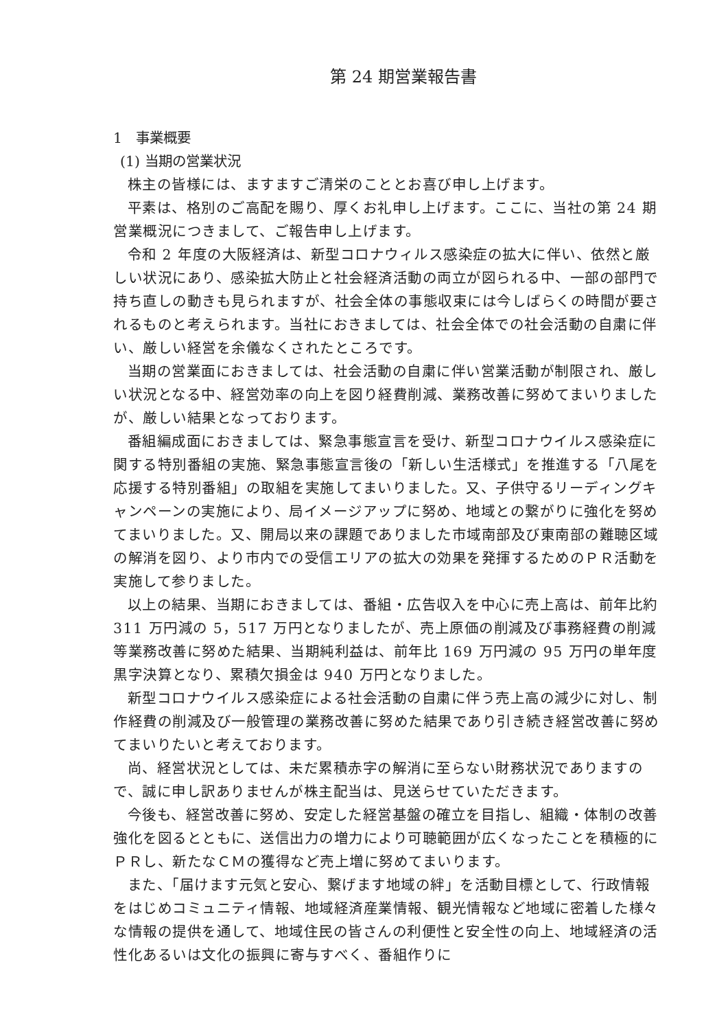第 24 期営業報告書
1　事業概要
(1) 当期の営業状況
株主の皆様には、ますますご清栄のこととお喜び申し上げます。
平素は、格別のご高配を賜り、厚くお礼申し上げます。ここに、当社の第 24 期営業概況につきまして、ご報告申し上げます。
令和 2 年度の大阪経済は、新型コロナウィルス感染症の拡大に伴い、依然と厳しい状況にあり、感染拡大防止と社会経済活動の両立が図られる中、一部の部門で持ち直しの動きも見られますが、社会全体の事態収束には今しばらくの時間が要されるものと考えられます。当社におきましては、社会全体での社会活動の自粛に伴い、厳しい経営を余儀なくされたところです。
当期の営業面におきましては、社会活動の自粛に伴い営業活動が制限され、厳しい状況となる中、経営効率の向上を図り経費削減、業務改善に努めてまいりましたが、厳しい結果となっております。
番組編成面におきましては、緊急事態宣言を受け、新型コロナウイルス感染症に関する特別番組の実施、緊急事態宣言後の「新しい生活様式」を推進する「八尾を応援する特別番組」の取組を実施してまいりました。又、子供守るリーディングキャンペーンの実施により、局イメージアップに努め、地域との繋がりに強化を努めてまいりました。又、開局以来の課題でありました市域南部及び東南部の難聴区域の解消を図り、より市内での受信エリアの拡大の効果を発揮するためのＰＲ活動を実施して参りました。
以上の結果、当期におきましては、番組・広告収入を中心に売上高は、前年比約 311 万円減の 5，517 万円となりましたが、売上原価の削減及び事務経費の削減等業務改善に努めた結果、当期純利益は、前年比 169 万円減の 95 万円の単年度黒字決算となり、累積欠損金は 940 万円となりました。
新型コロナウイルス感染症による社会活動の自粛に伴う売上高の減少に対し、制作経費の削減及び一般管理の業務改善に努めた結果であり引き続き経営改善に努めてまいりたいと考えております。
尚、経営状況としては、未だ累積赤字の解消に至らない財務状況でありますので、誠に申し訳ありませんが株主配当は、見送らせていただきます。
今後も、経営改善に努め、安定した経営基盤の確立を目指し、組織・体制の改善強化を図るとともに、送信出力の増力により可聴範囲が広くなったことを積極的にＰＲし、新たなＣＭの獲得など売上増に努めてまいります。
また、「届けます元気と安心、繋げます地域の絆」を活動目標として、行政情報をはじめコミュニティ情報、地域経済産業情報、観光情報など地域に密着した様々な情報の提供を通して、地域住民の皆さんの利便性と安全性の向上、地域経済の活性化あるいは文化の振興に寄与すべく、番組作りに